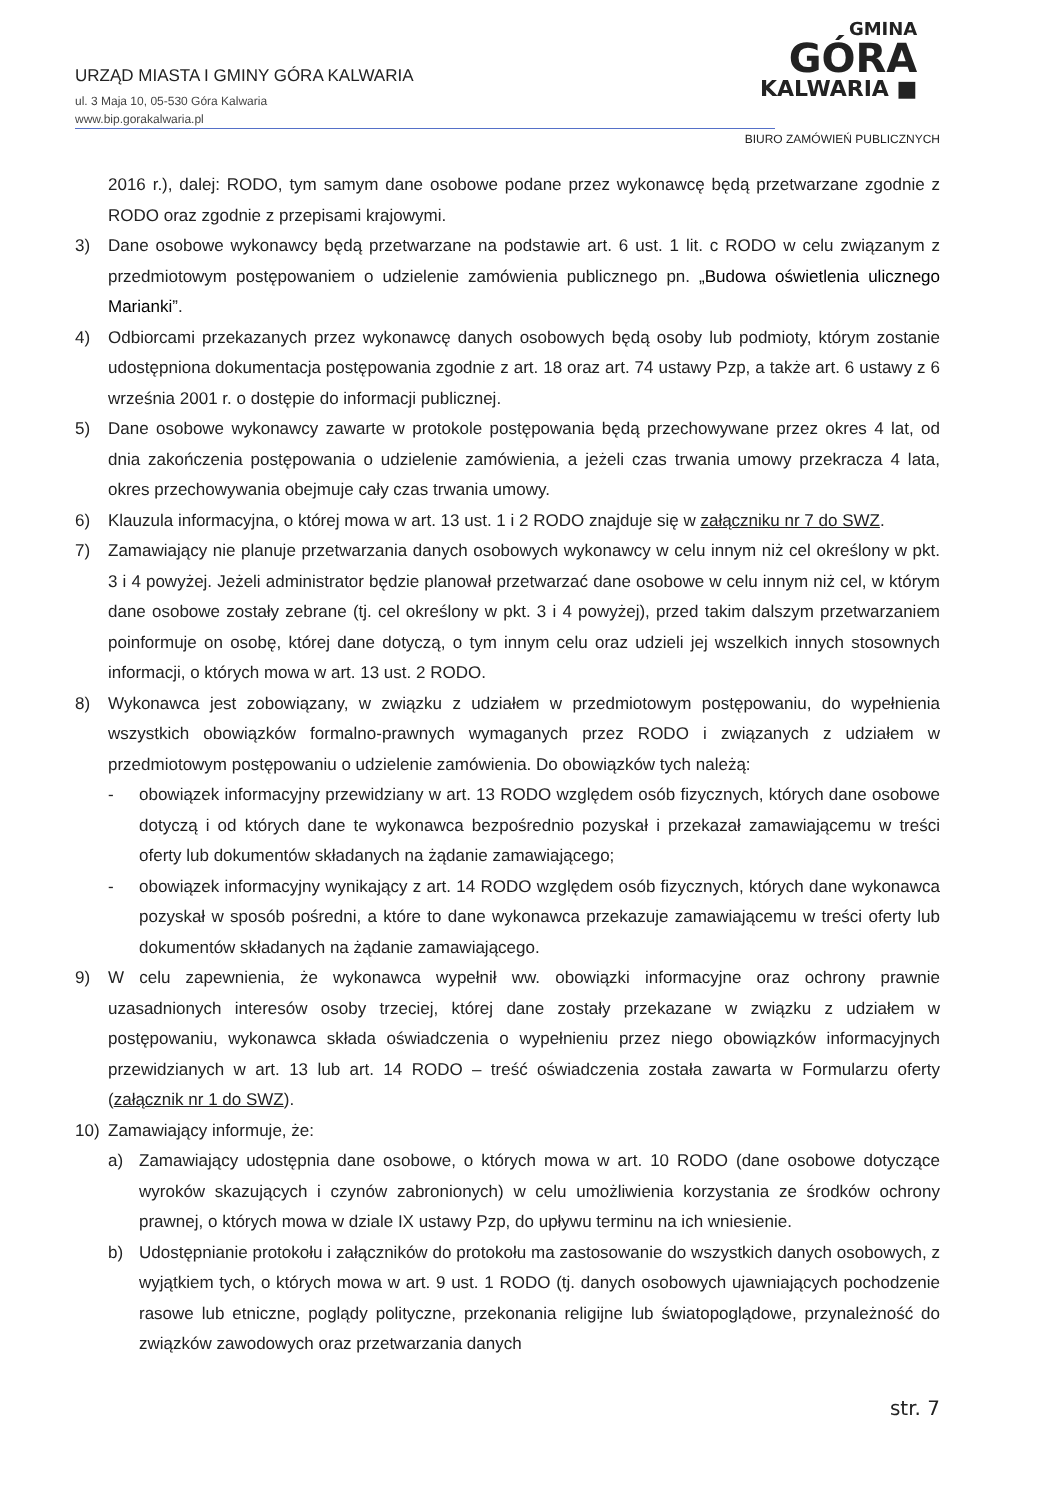URZĄD MIASTA I GMINY GÓRA KALWARIA
ul. 3 Maja 10, 05-530 Góra Kalwaria
www.bip.gorakalwaria.pl
GMINA
GÓRA
KALWARIA ■
BIURO ZAMÓWIEŃ PUBLICZNYCH
2016 r.), dalej: RODO, tym samym dane osobowe podane przez wykonawcę będą przetwarzane zgodnie z RODO oraz zgodnie z przepisami krajowymi.
3) Dane osobowe wykonawcy będą przetwarzane na podstawie art. 6 ust. 1 lit. c RODO w celu związanym z przedmiotowym postępowaniem o udzielenie zamówienia publicznego pn. „Budowa oświetlenia ulicznego Marianki”.
4) Odbiorcami przekazanych przez wykonawcę danych osobowych będą osoby lub podmioty, którym zostanie udostępniona dokumentacja postępowania zgodnie z art. 18 oraz art. 74 ustawy Pzp, a także art. 6 ustawy z 6 września 2001 r. o dostępie do informacji publicznej.
5) Dane osobowe wykonawcy zawarte w protokole postępowania będą przechowywane przez okres 4 lat, od dnia zakończenia postępowania o udzielenie zamówienia, a jeżeli czas trwania umowy przekracza 4 lata, okres przechowywania obejmuje cały czas trwania umowy.
6) Klauzula informacyjna, o której mowa w art. 13 ust. 1 i 2 RODO znajduje się w załączniku nr 7 do SWZ.
7) Zamawiający nie planuje przetwarzania danych osobowych wykonawcy w celu innym niż cel określony w pkt. 3 i 4 powyżej. Jeżeli administrator będzie planował przetwarzać dane osobowe w celu innym niż cel, w którym dane osobowe zostały zebrane (tj. cel określony w pkt. 3 i 4 powyżej), przed takim dalszym przetwarzaniem poinformuje on osobę, której dane dotyczą, o tym innym celu oraz udzieli jej wszelkich innych stosownych informacji, o których mowa w art. 13 ust. 2 RODO.
8) Wykonawca jest zobowiązany, w związku z udziałem w przedmiotowym postępowaniu, do wypełnienia wszystkich obowiązków formalno-prawnych wymaganych przez RODO i związanych z udziałem w przedmiotowym postępowaniu o udzielenie zamówienia. Do obowiązków tych należą:
- obowiązek informacyjny przewidziany w art. 13 RODO względem osób fizycznych, których dane osobowe dotyczą i od których dane te wykonawca bezpośrednio pozyskał i przekazał zamawiającemu w treści oferty lub dokumentów składanych na żądanie zamawiającego;
- obowiązek informacyjny wynikający z art. 14 RODO względem osób fizycznych, których dane wykonawca pozyskał w sposób pośredni, a które to dane wykonawca przekazuje zamawiającemu w treści oferty lub dokumentów składanych na żądanie zamawiającego.
9) W celu zapewnienia, że wykonawca wypełnił ww. obowiązki informacyjne oraz ochrony prawnie uzasadnionych interesów osoby trzeciej, której dane zostały przekazane w związku z udziałem w postępowaniu, wykonawca składa oświadczenia o wypełnieniu przez niego obowiązków informacyjnych przewidzianych w art. 13 lub art. 14 RODO – treść oświadczenia została zawarta w Formularzu oferty (załącznik nr 1 do SWZ).
10) Zamawiający informuje, że:
a) Zamawiający udostępnia dane osobowe, o których mowa w art. 10 RODO (dane osobowe dotyczące wyroków skazujących i czynów zabronionych) w celu umożliwienia korzystania ze środków ochrony prawnej, o których mowa w dziale IX ustawy Pzp, do upływu terminu na ich wniesienie.
b) Udostępnianie protokołu i załączników do protokołu ma zastosowanie do wszystkich danych osobowych, z wyjątkiem tych, o których mowa w art. 9 ust. 1 RODO (tj. danych osobowych ujawniających pochodzenie rasowe lub etniczne, poglądy polityczne, przekonania religijne lub światopoglądowe, przynależność do związków zawodowych oraz przetwarzania danych
str. 7